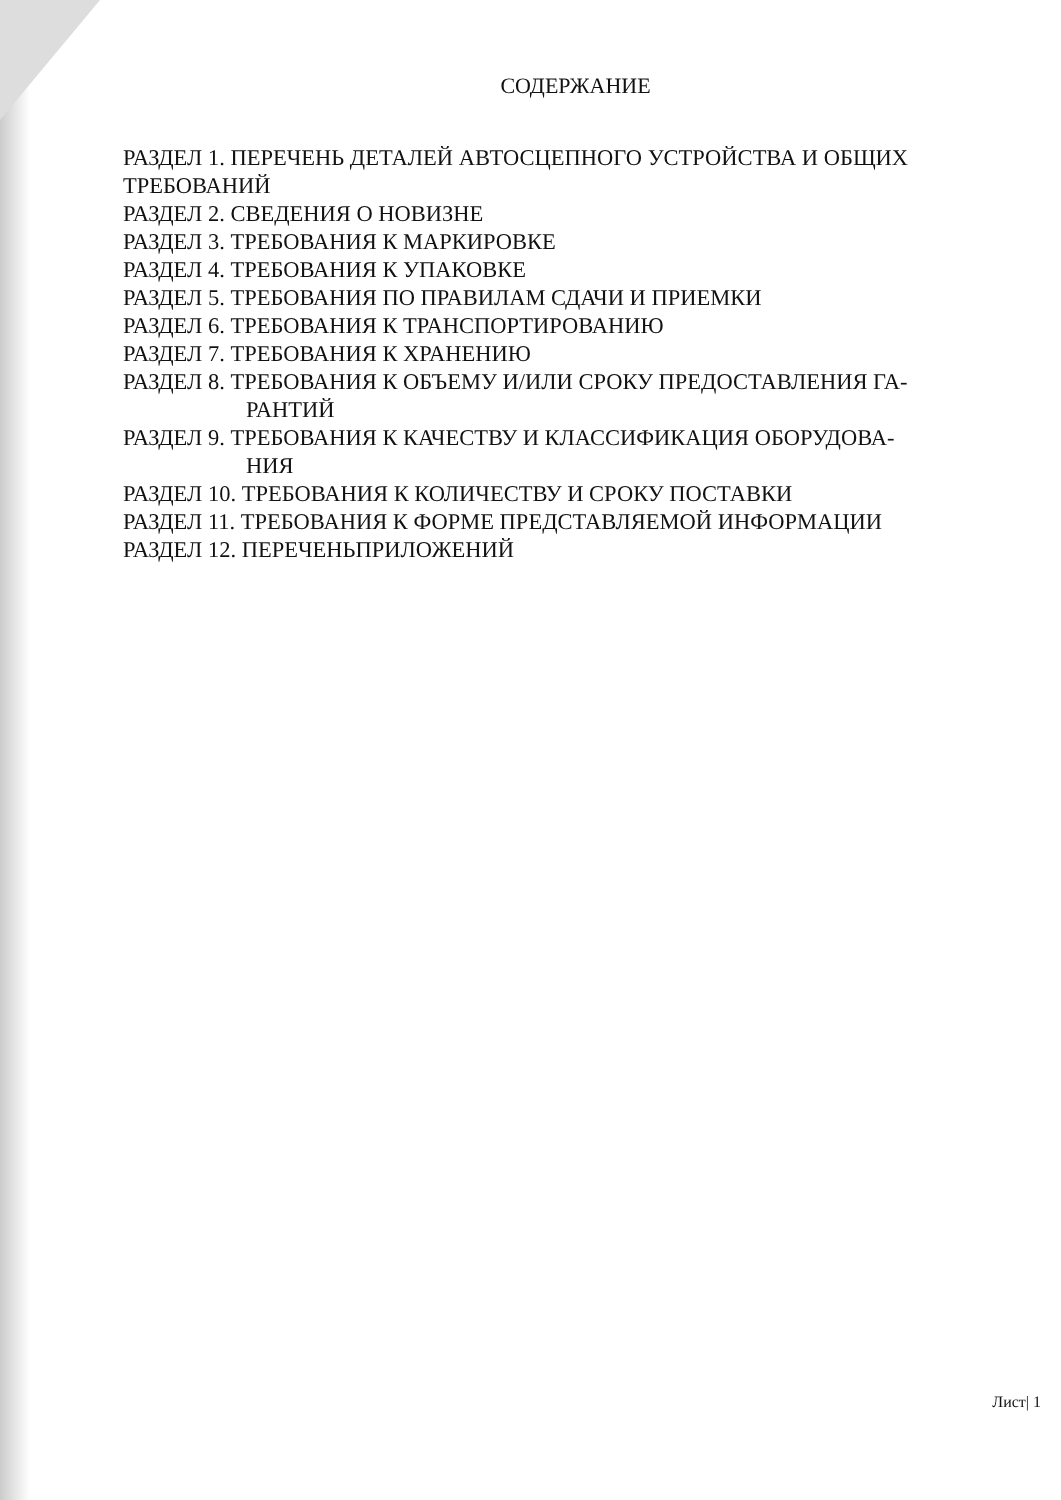СОДЕРЖАНИЕ
РАЗДЕЛ 1. ПЕРЕЧЕНЬ ДЕТАЛЕЙ АВТОСЦЕПНОГО УСТРОЙСТВА И ОБЩИХ ТРЕБОВАНИЙ
РАЗДЕЛ 2. СВЕДЕНИЯ О НОВИЗНЕ
РАЗДЕЛ 3. ТРЕБОВАНИЯ К МАРКИРОВКЕ
РАЗДЕЛ 4. ТРЕБОВАНИЯ К УПАКОВКЕ
РАЗДЕЛ 5. ТРЕБОВАНИЯ ПО ПРАВИЛАМ СДАЧИ И ПРИЕМКИ
РАЗДЕЛ 6. ТРЕБОВАНИЯ К ТРАНСПОРТИРОВАНИЮ
РАЗДЕЛ 7. ТРЕБОВАНИЯ К ХРАНЕНИЮ
РАЗДЕЛ 8. ТРЕБОВАНИЯ К ОБЪЕМУ И/ИЛИ СРОКУ ПРЕДОСТАВЛЕНИЯ ГА-
РАНТИЙ
РАЗДЕЛ 9. ТРЕБОВАНИЯ К КАЧЕСТВУ И КЛАССИФИКАЦИЯ ОБОРУДОВА-
НИЯ
РАЗДЕЛ 10. ТРЕБОВАНИЯ К КОЛИЧЕСТВУ И СРОКУ ПОСТАВКИ
РАЗДЕЛ 11. ТРЕБОВАНИЯ К ФОРМЕ ПРЕДСТАВЛЯЕМОЙ ИНФОРМАЦИИ
РАЗДЕЛ 12. ПЕРЕЧЕНЬПРИЛОЖЕНИЙ
Лист| 1